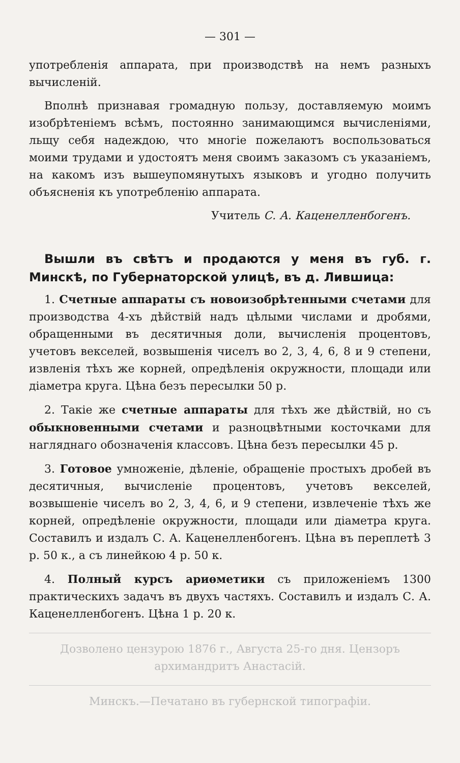— 301 —
употребленія аппарата, при производствѣ на немъ разныхъ вычисленій.
Вполнѣ признавая громадную пользу, доставляемую моимъ изобрѣтеніемъ всѣмъ, постоянно занимающимся вычисленіями, льщу себя надеждою, что многіе пожелаютъ воспользоваться моими трудами и удостоятъ меня своимъ заказомъ съ указаніемъ, на какомъ изъ вышеупомянутыхъ языковъ и угодно получить объясненія къ употребленію аппарата.
Учитель С. А. Каценелленбогенъ.
Вышли въ свѣтъ и продаются у меня въ губ. г. Минскѣ, по Губернаторской улицѣ, въ д. Лившица:
1. Счетные аппараты съ новоизобрѣтенными счетами для производства 4-хъ дѣйствій надъ цѣлыми числами и дробями, обращенными въ десятичныя доли, вычисленія процентовъ, учетовъ векселей, возвышенія чиселъ во 2, 3, 4, 6, 8 и 9 степени, извленія тѣхъ же корней, опредѣленія окружности, площади или діаметра круга. Цѣна безъ пересылки 50 р.
2. Такіе же счетные аппараты для тѣхъ же дѣйствій, но съ обыкновенными счетами и разноцвѣтными косточками для нагляднаго обозначенія классовъ. Цѣна безъ пересылки 45 р.
3. Готовое умноженіе, дѣленіе, обращеніе простыхъ дробей въ десятичныя, вычисленіе процентовъ, учетовъ векселей, возвышеніе чиселъ во 2, 3, 4, 6, и 9 степени, извлеченіе тѣхъ же корней, опредѣленіе окружности, площади или діаметра круга. Составилъ и издалъ С. А. Каценелленбогенъ. Цѣна въ переплетѣ 3 р. 50 к., а съ линейкою 4 р. 50 к.
4. Полный курсъ ариѳметики съ приложеніемъ 1300 практическихъ задачъ въ двухъ частяхъ. Составилъ и издалъ С. А. Каценелленбогенъ. Цѣна 1 р. 20 к.
Дозволено цензурою 1876 г., Августа 25-го дня. Цензоръ архимандритъ Анастасій.
Минскъ.—Печатано въ губернской типографіи.